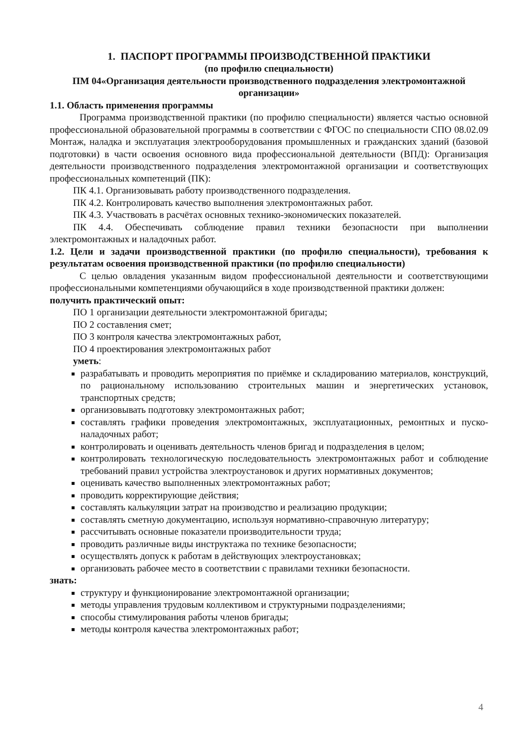1. ПАСПОРТ ПРОГРАММЫ ПРОИЗВОДСТВЕННОЙ ПРАКТИКИ
(по профилю специальности)
ПМ 04«Организация деятельности производственного подразделения электромонтажной организации»
1.1. Область применения программы
Программа производственной практики (по профилю специальности) является частью основной профессиональной образовательной программы в соответствии с ФГОС по специальности СПО 08.02.09 Монтаж, наладка и эксплуатация электрооборудования промышленных и гражданских зданий (базовой подготовки) в части освоения основного вида профессиональной деятельности (ВПД): Организация деятельности производственного подразделения электромонтажной организации и соответствующих профессиональных компетенций (ПК):
ПК 4.1. Организовывать работу производственного подразделения.
ПК 4.2. Контролировать качество выполнения электромонтажных работ.
ПК 4.3. Участвовать в расчётах основных технико-экономических показателей.
ПК 4.4. Обеспечивать соблюдение правил техники безопасности при выполнении электромонтажных и наладочных работ.
1.2. Цели и задачи производственной практики (по профилю специальности), требования к результатам освоения производственной практики (по профилю специальности)
С целью овладения указанным видом профессиональной деятельности и соответствующими профессиональными компетенциями обучающийся в ходе производственной практики должен:
получить практический опыт:
ПО 1 организации деятельности электромонтажной бригады;
ПО 2 составления смет;
ПО 3 контроля качества электромонтажных работ,
ПО 4 проектирования электромонтажных работ
уметь:
разрабатывать и проводить мероприятия по приёмке и складированию материалов, конструкций, по рациональному использованию строительных машин и энергетических установок, транспортных средств;
организовывать подготовку электромонтажных работ;
составлять графики проведения электромонтажных, эксплуатационных, ремонтных и пуско-наладочных работ;
контролировать и оценивать деятельность членов бригад и подразделения в целом;
контролировать технологическую последовательность электромонтажных работ и соблюдение требований правил устройства электроустановок и других нормативных документов;
оценивать качество выполненных электромонтажных работ;
проводить корректирующие действия;
составлять калькуляции затрат на производство и реализацию продукции;
составлять сметную документацию, используя нормативно-справочную литературу;
рассчитывать основные показатели производительности труда;
проводить различные виды инструктажа по технике безопасности;
осуществлять допуск к работам в действующих электроустановках;
организовать рабочее место в соответствии с правилами техники безопасности.
знать:
структуру и функционирование электромонтажной организации;
методы управления трудовым коллективом и структурными подразделениями;
способы стимулирования работы членов бригады;
методы контроля качества электромонтажных работ;
4